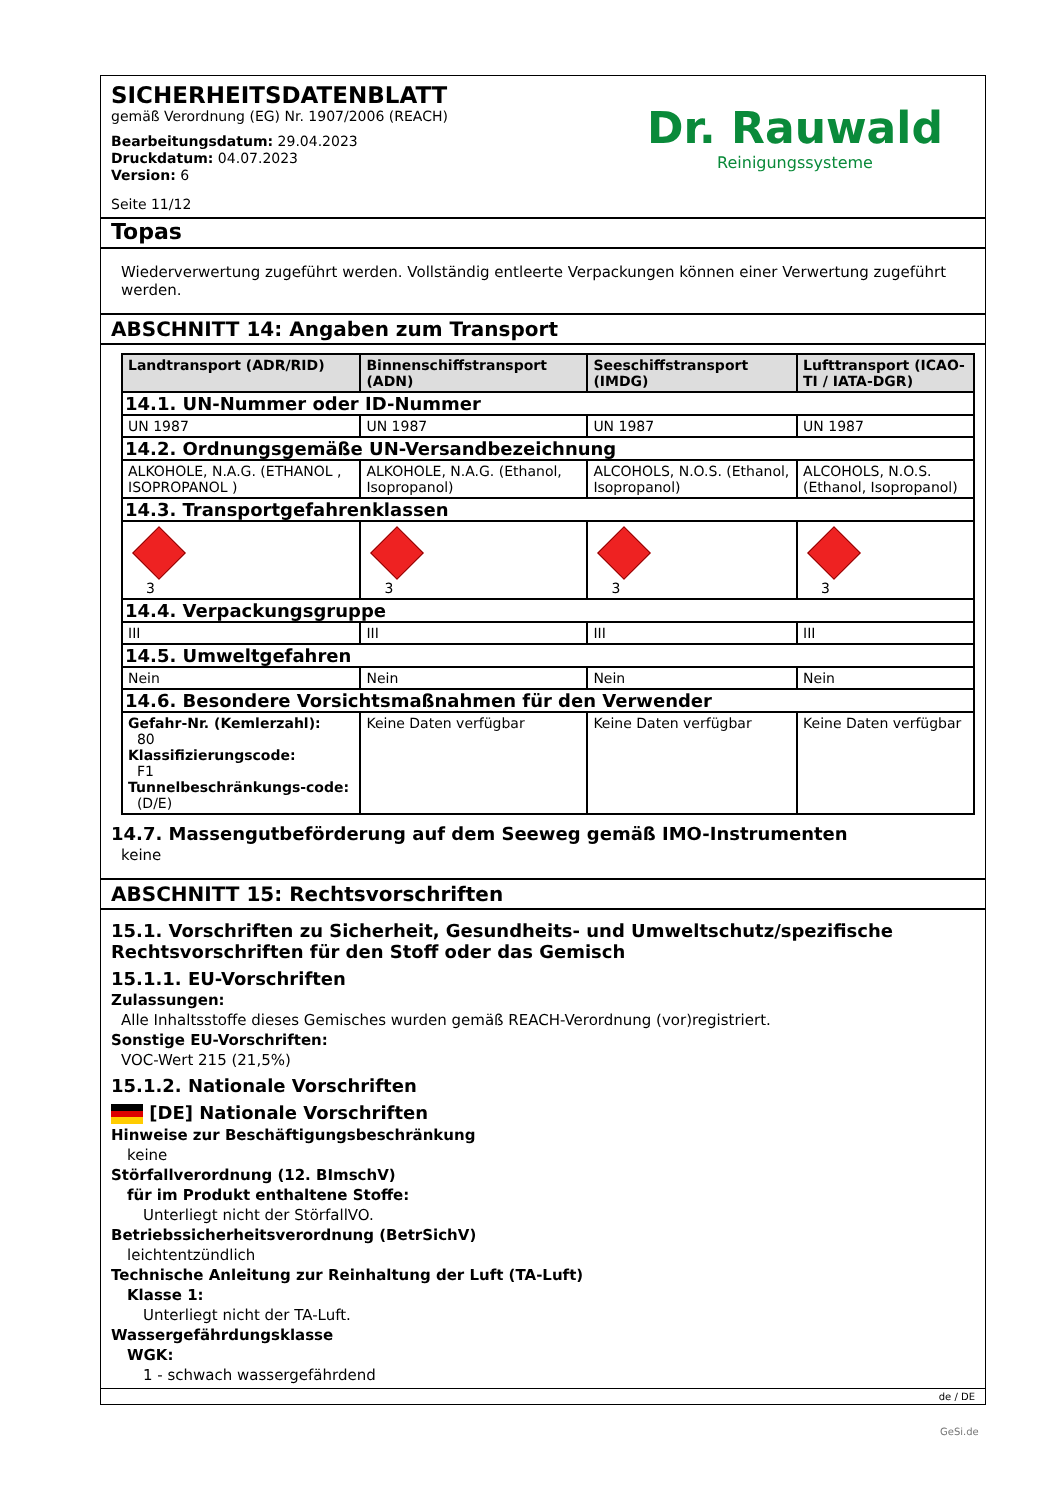SICHERHEITSDATENBLATT
gemäß Verordnung (EG) Nr. 1907/2006 (REACH)
Bearbeitungsdatum: 29.04.2023
Druckdatum: 04.07.2023
Version: 6
Seite 11/12
Dr. Rauwald
Reinigungssysteme
Topas
Wiederverwertung zugeführt werden. Vollständig entleerte Verpackungen können einer Verwertung zugeführt werden.
ABSCHNITT 14: Angaben zum Transport
| Landtransport (ADR/RID) | Binnenschiffstransport (ADN) | Seeschiffstransport (IMDG) | Lufttransport (ICAO-TI / IATA-DGR) |
| --- | --- | --- | --- |
| 14.1. UN-Nummer oder ID-Nummer | | | |
| UN 1987 | UN 1987 | UN 1987 | UN 1987 |
| 14.2. Ordnungsgemäße UN-Versandbezeichnung | | | |
| ALKOHOLE, N.A.G. (ETHANOL , ISOPROPANOL ) | ALKOHOLE, N.A.G. (Ethanol, Isopropanol) | ALCOHOLS, N.O.S. (Ethanol, Isopropanol) | ALCOHOLS, N.O.S. (Ethanol, Isopropanol) |
| 14.3. Transportgefahrenklassen | | | |
| 3 | 3 | 3 | 3 |
| 14.4. Verpackungsgruppe | | | |
| III | III | III | III |
| 14.5. Umweltgefahren | | | |
| Nein | Nein | Nein | Nein |
| 14.6. Besondere Vorsichtsmaßnahmen für den Verwender | | | |
| Gefahr-Nr. (Kemlerzahl): 80 Klassifizierungscode: F1 Tunnelbeschränkungs-code: (D/E) | Keine Daten verfügbar | Keine Daten verfügbar | Keine Daten verfügbar |
14.7. Massengutbeförderung auf dem Seeweg gemäß IMO-Instrumenten
keine
ABSCHNITT 15: Rechtsvorschriften
15.1. Vorschriften zu Sicherheit, Gesundheits- und Umweltschutz/spezifische Rechtsvorschriften für den Stoff oder das Gemisch
15.1.1. EU-Vorschriften
Zulassungen:
Alle Inhaltsstoffe dieses Gemisches wurden gemäß REACH-Verordnung (vor)registriert.
Sonstige EU-Vorschriften:
VOC-Wert 215 (21,5%)
15.1.2. Nationale Vorschriften
[DE] Nationale Vorschriften
Hinweise zur Beschäftigungsbeschränkung
keine
Störfallverordnung (12. BImschV)
für im Produkt enthaltene Stoffe:
Unterliegt nicht der StörfallVO.
Betriebssicherheitsverordnung (BetrSichV)
leichtentzündlich
Technische Anleitung zur Reinhaltung der Luft (TA-Luft)
Klasse 1:
Unterliegt nicht der TA-Luft.
Wassergefährdungsklasse
WGK:
1 - schwach wassergefährdend
de / DE
GeSi.de